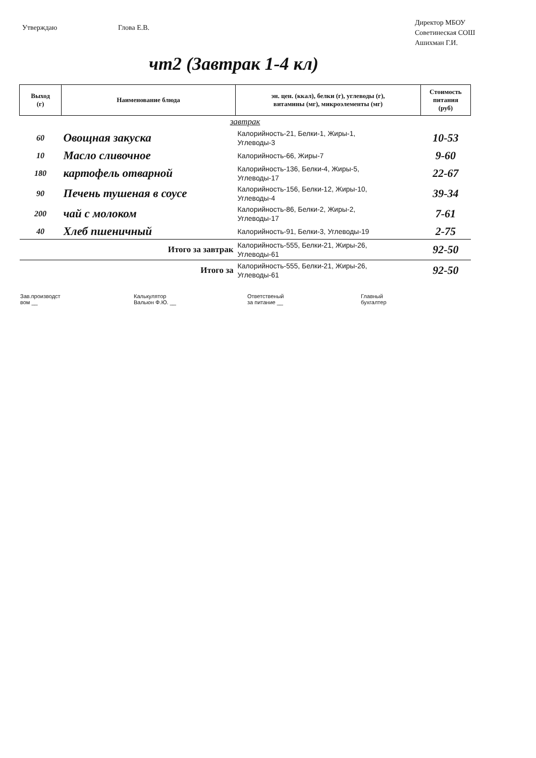Утверждаю Глова Е.В.
Директор МБОУ
Советинеская СОШ
Ашихман Г.И.
чт2 (Завтрак 1-4 кл)
| Выход (г) | Наименование блюда | эн. цен. (ккал), белки (г), углеводы (г), витамины (мг), микроэлементы (мг) | Стоимость питания (руб) |
| --- | --- | --- | --- |
| завтрак | | | |
| 60 | Овощная закуска | Калорийность-21, Белки-1, Жиры-1, Углеводы-3 | 10-53 |
| 10 | Масло сливочное | Калорийность-66, Жиры-7 | 9-60 |
| 180 | картофель отварной | Калорийность-136, Белки-4, Жиры-5, Углеводы-17 | 22-67 |
| 90 | Печень тушеная в соусе | Калорийность-156, Белки-12, Жиры-10, Углеводы-4 | 39-34 |
| 200 | чай с молоком | Калорийность-86, Белки-2, Жиры-2, Углеводы-17 | 7-61 |
| 40 | Хлеб пшеничный | Калорийность-91, Белки-3, Углеводы-19 | 2-75 |
| Итого за завтрак | | Калорийность-555, Белки-21, Жиры-26, Углеводы-61 | 92-50 |
| Итого за | | Калорийность-555, Белки-21, Жиры-26, Углеводы-61 | 92-50 |
Зав.производст
вом __
Калькулятор
Вальюн Ф.Ю. __
Ответственый
за питание __
Главный
бухгалтер